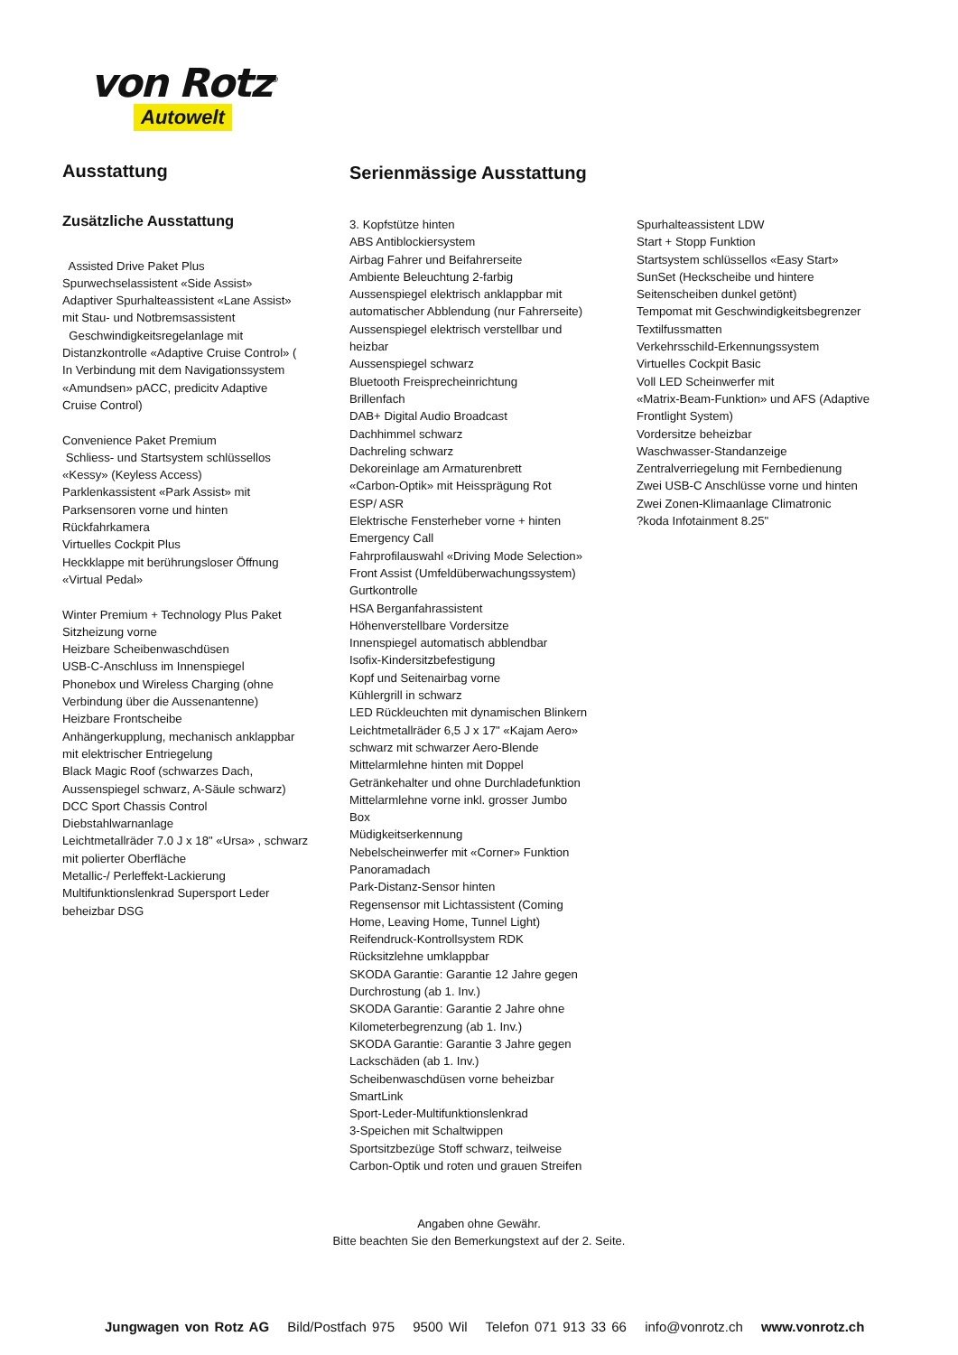von Rotz<sup>®</sup>
Autowelt
Ausstattung
Zusätzliche Ausstattung
Assisted Drive Paket Plus
Spurwechselassistent «Side Assist»
Adaptiver Spurhalteassistent «Lane Assist»
mit Stau- und Notbremsassistent
Geschwindigkeitsregelanlage mit
Distanzkontrolle «Adaptive Cruise Control» (
In Verbindung mit dem Navigationssystem
«Amundsen» pACC, predicitv Adaptive
Cruise Control)
Convenience Paket Premium
Schliess- und Startsystem schlüssellos
«Kessy» (Keyless Access)
Parklenkassistent «Park Assist» mit
Parksensoren vorne und hinten
Rückfahrkamera
Virtuelles Cockpit Plus
Heckklappe mit berührungsloser Öffnung
«Virtual Pedal»
Winter Premium + Technology Plus Paket
Sitzheizung vorne
Heizbare Scheibenwaschdüsen
USB-C-Anschluss im Innenspiegel
Phonebox und Wireless Charging (ohne
Verbindung über die Aussenantenne)
Heizbare Frontscheibe
Anhängerkupplung, mechanisch anklappbar
mit elektrischer Entriegelung
Black Magic Roof (schwarzes Dach,
Aussenspiegel schwarz, A-Säule schwarz)
DCC Sport Chassis Control
Diebstahlwarnanlage
Leichtmetallräder 7.0 J x 18" «Ursa» , schwarz
mit polierter Oberfläche
Metallic-/ Perleffekt-Lackierung
Multifunktionslenkrad Supersport Leder
beheizbar DSG
Serienmässige Ausstattung
3. Kopfstütze hinten
ABS Antiblockiersystem
Airbag Fahrer und Beifahrerseite
Ambiente Beleuchtung 2-farbig
Aussenspiegel elektrisch anklappbar mit
automatischer Abblendung (nur Fahrerseite)
Aussenspiegel elektrisch verstellbar und
heizbar
Aussenspiegel schwarz
Bluetooth Freisprecheinrichtung
Brillenfach
DAB+ Digital Audio Broadcast
Dachhimmel schwarz
Dachreling schwarz
Dekoreinlage am Armaturenbrett
«Carbon-Optik» mit Heissprägung Rot
ESP/ ASR
Elektrische Fensterheber vorne + hinten
Emergency Call
Fahrprofilauswahl «Driving Mode Selection»
Front Assist (Umfeldüberwachungssystem)
Gurtkontrolle
HSA Berganfahrassistent
Höhenverstellbare Vordersitze
Innenspiegel automatisch abblendbar
Isofix-Kindersitzbefestigung
Kopf und Seitenairbag vorne
Kühlergrill in schwarz
LED Rückleuchten mit dynamischen Blinkern
Leichtmetallräder 6,5 J x 17" «Kajam Aero»
schwarz mit schwarzer Aero-Blende
Mittelarmlehne hinten mit Doppel
Getränkehalter und ohne Durchladefunktion
Mittelarmlehne vorne inkl. grosser Jumbo
Box
Müdigkeitserkennung
Nebelscheinwerfer mit «Corner» Funktion
Panoramadach
Park-Distanz-Sensor hinten
Regensensor mit Lichtassistent (Coming
Home, Leaving Home, Tunnel Light)
Reifendruck-Kontrollsystem RDK
Rücksitzlehne umklappbar
SKODA Garantie: Garantie 12 Jahre gegen
Durchrostung (ab 1. Inv.)
SKODA Garantie: Garantie 2 Jahre ohne
Kilometerbegrenzung (ab 1. Inv.)
SKODA Garantie: Garantie 3 Jahre gegen
Lackschäden (ab 1. Inv.)
Scheibenwaschdüsen vorne beheizbar
SmartLink
Sport-Leder-Multifunktionslenkrad
3-Speichen mit Schaltwippen
Sportsitzbezüge Stoff schwarz, teilweise
Carbon-Optik und roten und grauen Streifen
Spurhalteassistent LDW
Start + Stopp Funktion
Startsystem schlüssellos «Easy Start»
SunSet (Heckscheibe und hintere
Seitenscheiben dunkel getönt)
Tempomat mit Geschwindigkeitsbegrenzer
Textilfussmatten
Verkehrsschild-Erkennungssystem
Virtuelles Cockpit Basic
Voll LED Scheinwerfer mit
«Matrix-Beam-Funktion» und AFS (Adaptive
Frontlight System)
Vordersitze beheizbar
Waschwasser-Standanzeige
Zentralverriegelung mit Fernbedienung
Zwei USB-C Anschlüsse vorne und hinten
Zwei Zonen-Klimaanlage Climatronic
?koda Infotainment 8.25"
Angaben ohne Gewähr.
Bitte beachten Sie den Bemerkungstext auf der 2. Seite.
Jungwagen von Rotz AG Bild/Postfach 975 9500 Wil Telefon 071 913 33 66 info@vonrotz.ch www.vonrotz.ch